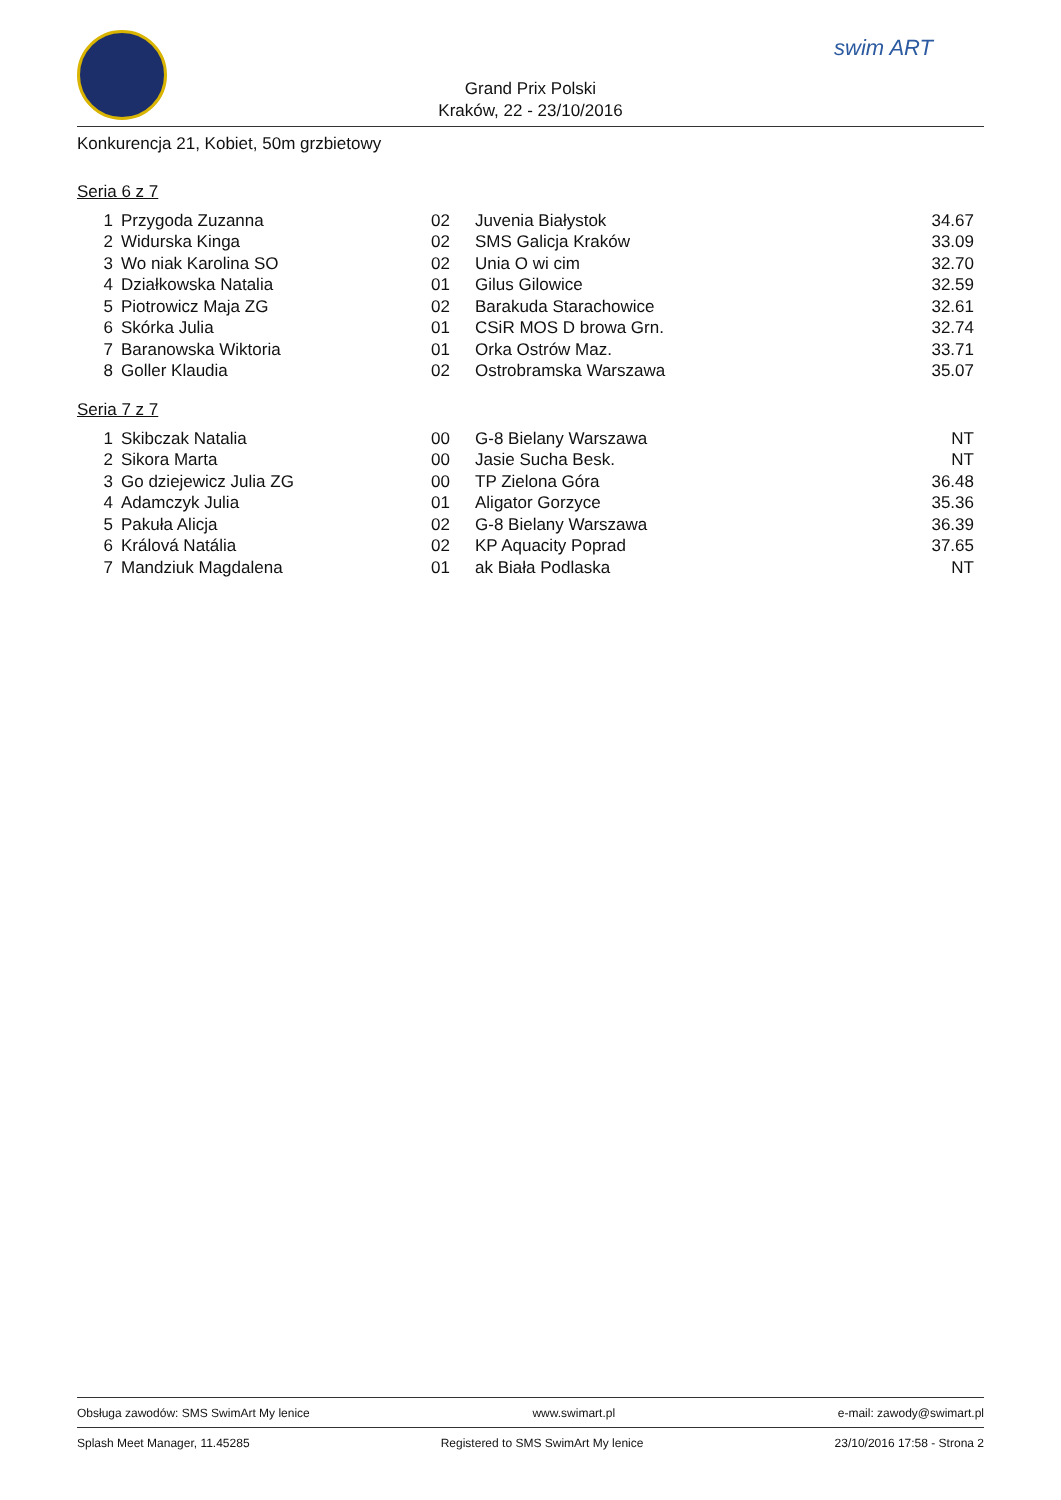swim ART
Grand Prix Polski
Kraków, 22 - 23/10/2016
Konkurencja 21, Kobiet, 50m grzbietowy
Seria 6 z 7
| 1 | Przygoda Zuzanna | 02 | Juvenia Białystok | 34.67 |
| 2 | Widurska Kinga | 02 | SMS Galicja Kraków | 33.09 |
| 3 | Wo niak Karolina SO | 02 | Unia O wi cim | 32.70 |
| 4 | Działkowska Natalia | 01 | Gilus Gilowice | 32.59 |
| 5 | Piotrowicz Maja ZG | 02 | Barakuda Starachowice | 32.61 |
| 6 | Skórka Julia | 01 | CSiR MOS D browa Grn. | 32.74 |
| 7 | Baranowska Wiktoria | 01 | Orka Ostrów Maz. | 33.71 |
| 8 | Goller Klaudia | 02 | Ostrobramska Warszawa | 35.07 |
Seria 7 z 7
| 1 | Skibczak Natalia | 00 | G-8 Bielany Warszawa | NT |
| 2 | Sikora Marta | 00 | Jasie Sucha Besk. | NT |
| 3 | Go dziejewicz Julia ZG | 00 | TP Zielona Góra | 36.48 |
| 4 | Adamczyk Julia | 01 | Aligator Gorzyce | 35.36 |
| 5 | Pakuła Alicja | 02 | G-8 Bielany Warszawa | 36.39 |
| 6 | Králová Natália | 02 | KP Aquacity Poprad | 37.65 |
| 7 | Mandziuk Magdalena | 01 | ak Biała Podlaska | NT |
Obsługa zawodów: SMS SwimArt My lenice www.swimart.pl e-mail: zawody@swimart.pl
Splash Meet Manager, 11.45285 Registered to SMS SwimArt My lenice 23/10/2016 17:58 - Strona 2